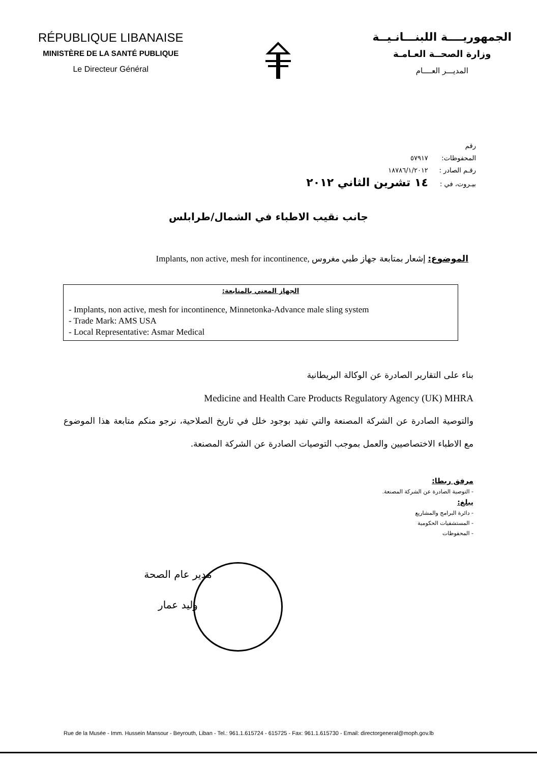RÉPUBLIQUE LIBANAISE
MINISTÈRE DE LA SANTÉ PUBLIQUE
Le Directeur Général
الجمهوريــــة اللبنـــانـيــة
وزارة الصحــة العـامـة
المديـــر العــــام
رقم المحفوظات: ٥٧٩١٧
رقـم الصادر : ١٨٧٨٦/١/٢٠١٢
بيـروت، في : ١٤ تشرين الثاني ٢٠١٢
جانب نقيب الاطباء في الشمال/طرابلس
الموضوع: إشعار بمتابعة جهاز طبي مغروس Implants, non active, mesh for incontinence,
الجهاز المعني بالمتابعة:
- Implants, non active, mesh for incontinence, Minnetonka-Advance male sling system
- Trade Mark: AMS USA
- Local Representative: Asmar Medical
بناء على التقارير الصادرة عن الوكالة البريطانية
Medicine and Health Care Products Regulatory Agency (UK) MHRA
والتوصية الصادرة عن الشركة المصنعة والتي تفيد بوجود خلل في تاريخ الصلاحية، نرجو منكم متابعة هذا الموضوع مع الاطباء الاختصاصيين والعمل بموجب التوصيات الصادرة عن الشركة المصنعة.
مرفق ربطا:
- التوصية الصادرة عن الشركة المصنعة.
يبلغ:
- دائرة البرامج والمشاريع
- المستشفيات الحكومية
- المحفوظات
مدير عام الصحة
وليد عمار
Rue de la Musée - Imm. Hussein Mansour - Beyrouth, Liban - Tel.: 961.1.615724 - 615725 - Fax: 961.1.615730 - Email: directorgeneral@moph.gov.lb